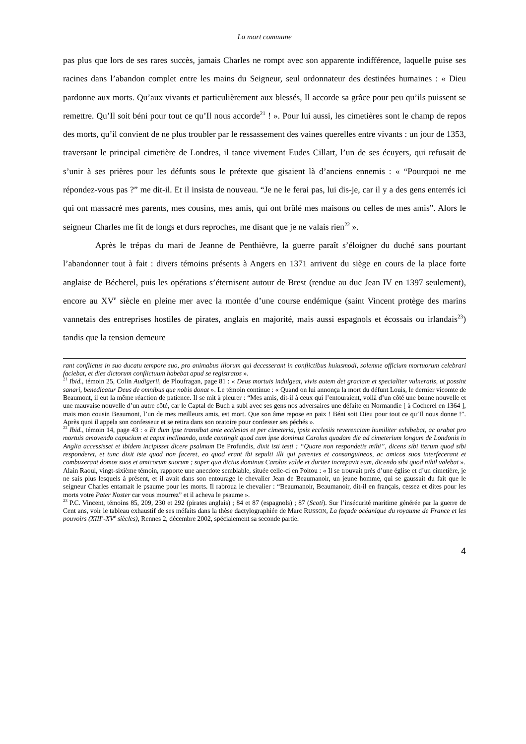La mort commune
pas plus que lors de ses rares succès, jamais Charles ne rompt avec son apparente indifférence, laquelle puise ses racines dans l’abandon complet entre les mains du Seigneur, seul ordonnateur des destinées humaines : « Dieu pardonne aux morts. Qu’aux vivants et particulièrement aux blessés, Il accorde sa grâce pour peu qu’ils puissent se remettre. Qu’Il soit béni pour tout ce qu’Il nous accorde<sup>21</sup> ! ». Pour lui aussi, les cimetières sont le champ de repos des morts, qu’il convient de ne plus troubler par le ressassement des vaines querelles entre vivants : un jour de 1353, traversant le principal cimetière de Londres, il tance vivement Eudes Cillart, l’un de ses écuyers, qui refusait de s’unir à ses prières pour les défunts sous le prétexte que gisaient là d’anciens ennemis : « “Pourquoi ne me répondez-vous pas ?” me dit-il. Et il insista de nouveau. “Je ne le ferai pas, lui dis-je, car il y a des gens enterrés ici qui ont massacré mes parents, mes cousins, mes amis, qui ont brûlé mes maisons ou celles de mes amis”. Alors le seigneur Charles me fit de longs et durs reproches, me disant que je ne valais rien<sup>22</sup> ».
Après le trépas du mari de Jeanne de Penthièvre, la guerre paraît s’éloigner du duché sans pourtant l’abandonner tout à fait : divers témoins présents à Angers en 1371 arrivent du siège en cours de la place forte anglaise de Bécherel, puis les opérations s’éternisent autour de Brest (rendue au duc Jean IV en 1397 seulement), encore au XV<sup>e</sup> siècle en pleine mer avec la montée d’une course endémique (saint Vincent protège des marins vannetais des entreprises hostiles de pirates, anglais en majorité, mais aussi espagnols et écossais ou irlandais<sup>23</sup>) tandis que la tension demeure
rant conflictus in suo ducatu tempore suo, pro animabus illorum qui decesserant in conflictibus huiusmodi, solemne officium mortuorum celebrari faciebat, et dies dictorum conflictuum habebat apud se registratos ».
<sup>21</sup> Ibid., témoin 25, Colin Audigerii, de Ploufragan, page 81 : « Deus mortuis indulgeat, vivis autem det graciam et specialiter vulneratis, ut possint sanari, benedicatur Deus de omnibus que nobis donat ». Le témoin continue : « Quand on lui annonça la mort du défunt Louis, le dernier vicomte de Beaumont, il eut la même réaction de patience. Il se mit à pleurer : “Mes amis, dit-il à ceux qui l’entouraient, voilà d’un côté une bonne nouvelle et une mauvaise nouvelle d’un autre côté, car le Captal de Buch a subi avec ses gens nos adversaires une défaite en Normandie [ à Cocherel en 1364 ], mais mon cousin Beaumont, l’un de mes meilleurs amis, est mort. Que son âme repose en paix ! Béni soit Dieu pour tout ce qu’Il nous donne !”. Après quoi il appela son confesseur et se retira dans son oratoire pour confesser ses péchés ».
<sup>22</sup> Ibid., témoin 14, page 43 : « Et dum ipse transibat ante ecclesias et per cimeteria, ipsis ecclesiis reverenciam humiliter exhibebat, ac orabat pro mortuis amovendo capucium et caput inclinando, unde contingit quod cum ipse dominus Carolus quadam die ad cimeterium longum de Londonis in Anglia accessisset et ibidem incipisset dicere psalmum De Profundis, dixit isti testi : “Quare non respondetis mihi”, dicens sibi iterum quod sibi responderet, et tunc dixit iste quod non faceret, eo quod erant ibi sepulti illi qui parentes et consanguineos, ac amicos suos interfecerant et combuxerant domos suos et amicorum suorum ; super qua dictus dominus Carolus valde et duriter increpavit eum, dicendo sibi quod nihil valebat ».
Alain Raoul, vingt-sixième témoin, rapporte une anecdote semblable, située celle-ci en Poitou : « Il se trouvait près d’une église et d’un cimetière, je ne sais plus lesquels à présent, et il avait dans son entourage le chevalier Jean de Beaumanoir, un jeune homme, qui se gaussait du fait que le seigneur Charles entamait le psaume pour les morts. Il rabroua le chevalier : “Beaumanoir, Beaumanoir, dit-il en français, cessez et dites pour les morts votre Pater Noster car vous mourrez” et il acheva le psaume ».
<sup>23</sup> P.C. Vincent, témoins 85, 209, 230 et 292 (pirates anglais) ; 84 et 87 (espagnols) ; 87 (Scoti). Sur l’insécurité maritime générée par la guerre de Cent ans, voir le tableau exhaustif de ses méfaits dans la thèse dactylographiée de Marc RUSSON, La façade océanique du royaume de France et les pouvoirs (XIII<sup>e</sup>-XV<sup>e</sup> siècles), Rennes 2, décembre 2002, spécialement sa seconde partie.
4